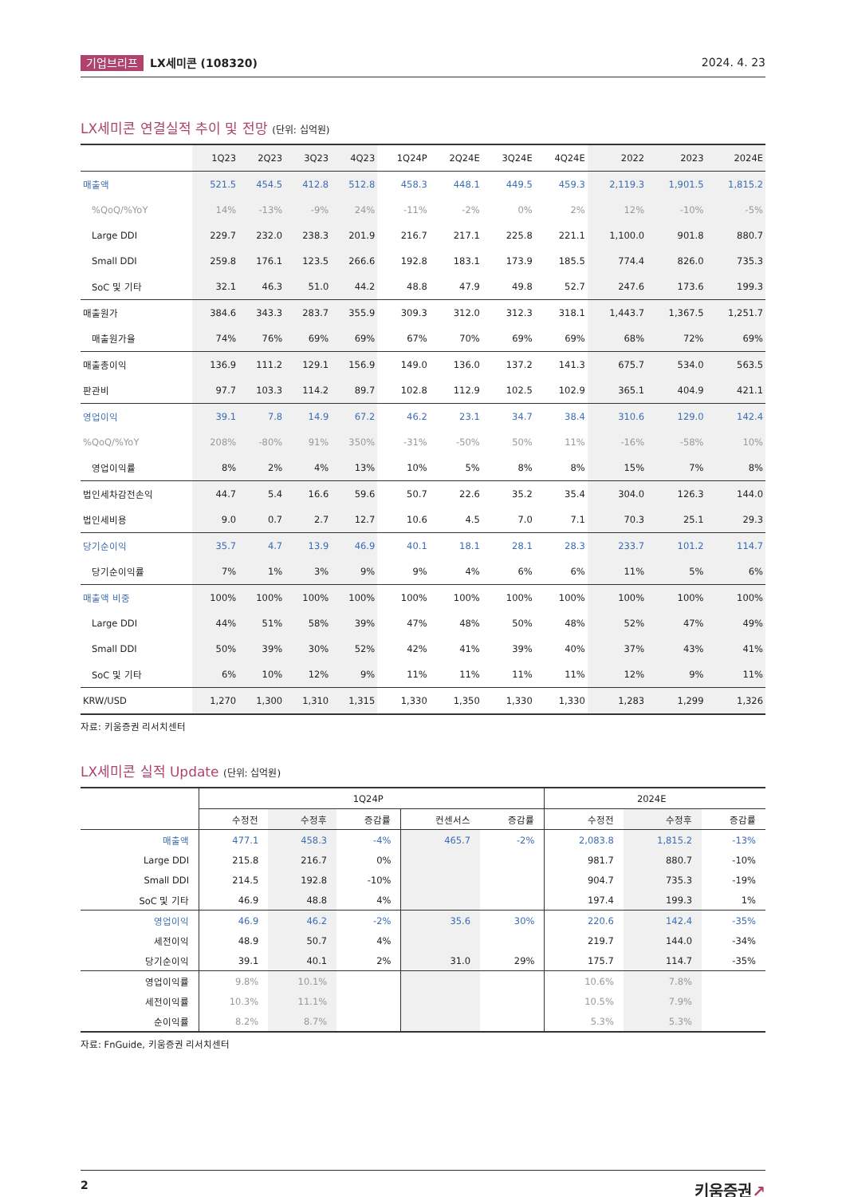기업브리프 LX세미콘 (108320) 2024. 4. 23
LX세미콘 연결실적 추이 및 전망 (단위: 십억원)
| | 1Q23 | 2Q23 | 3Q23 | 4Q23 | 1Q24P | 2Q24E | 3Q24E | 4Q24E | 2022 | 2023 | 2024E |
| --- | --- | --- | --- | --- | --- | --- | --- | --- | --- | --- | --- |
| 매출액 | 521.5 | 454.5 | 412.8 | 512.8 | 458.3 | 448.1 | 449.5 | 459.3 | 2,119.3 | 1,901.5 | 1,815.2 |
| %QoQ/%YoY | 14% | -13% | -9% | 24% | -11% | -2% | 0% | 2% | 12% | -10% | -5% |
| Large DDI | 229.7 | 232.0 | 238.3 | 201.9 | 216.7 | 217.1 | 225.8 | 221.1 | 1,100.0 | 901.8 | 880.7 |
| Small DDI | 259.8 | 176.1 | 123.5 | 266.6 | 192.8 | 183.1 | 173.9 | 185.5 | 774.4 | 826.0 | 735.3 |
| SoC 및 기타 | 32.1 | 46.3 | 51.0 | 44.2 | 48.8 | 47.9 | 49.8 | 52.7 | 247.6 | 173.6 | 199.3 |
| 매출원가 | 384.6 | 343.3 | 283.7 | 355.9 | 309.3 | 312.0 | 312.3 | 318.1 | 1,443.7 | 1,367.5 | 1,251.7 |
| 매출원가율 | 74% | 76% | 69% | 69% | 67% | 70% | 69% | 69% | 68% | 72% | 69% |
| 매출총이익 | 136.9 | 111.2 | 129.1 | 156.9 | 149.0 | 136.0 | 137.2 | 141.3 | 675.7 | 534.0 | 563.5 |
| 판관비 | 97.7 | 103.3 | 114.2 | 89.7 | 102.8 | 112.9 | 102.5 | 102.9 | 365.1 | 404.9 | 421.1 |
| 영업이익 | 39.1 | 7.8 | 14.9 | 67.2 | 46.2 | 23.1 | 34.7 | 38.4 | 310.6 | 129.0 | 142.4 |
| %QoQ/%YoY | 208% | -80% | 91% | 350% | -31% | -50% | 50% | 11% | -16% | -58% | 10% |
| 영업이익률 | 8% | 2% | 4% | 13% | 10% | 5% | 8% | 8% | 15% | 7% | 8% |
| 법인세차감전손익 | 44.7 | 5.4 | 16.6 | 59.6 | 50.7 | 22.6 | 35.2 | 35.4 | 304.0 | 126.3 | 144.0 |
| 법인세비용 | 9.0 | 0.7 | 2.7 | 12.7 | 10.6 | 4.5 | 7.0 | 7.1 | 70.3 | 25.1 | 29.3 |
| 당기순이익 | 35.7 | 4.7 | 13.9 | 46.9 | 40.1 | 18.1 | 28.1 | 28.3 | 233.7 | 101.2 | 114.7 |
| 당기순이익률 | 7% | 1% | 3% | 9% | 9% | 4% | 6% | 6% | 11% | 5% | 6% |
| 매출액 비중 | 100% | 100% | 100% | 100% | 100% | 100% | 100% | 100% | 100% | 100% | 100% |
| Large DDI | 44% | 51% | 58% | 39% | 47% | 48% | 50% | 48% | 52% | 47% | 49% |
| Small DDI | 50% | 39% | 30% | 52% | 42% | 41% | 39% | 40% | 37% | 43% | 41% |
| SoC 및 기타 | 6% | 10% | 12% | 9% | 11% | 11% | 11% | 11% | 12% | 9% | 11% |
| KRW/USD | 1,270 | 1,300 | 1,310 | 1,315 | 1,330 | 1,350 | 1,330 | 1,330 | 1,283 | 1,299 | 1,326 |
자료: 키움증권 리서치센터
LX세미콘 실적 Update (단위: 십억원)
| | 1Q24P | | | | | 2024E | | |
| --- | --- | --- | --- | --- | --- | --- | --- | --- |
| | 수정전 | 수정후 | 증감률 | 컨센서스 | 증감률 | 수정전 | 수정후 | 증감률 |
| 매출액 | 477.1 | 458.3 | -4% | 465.7 | -2% | 2,083.8 | 1,815.2 | -13% |
| Large DDI | 215.8 | 216.7 | 0% | | | 981.7 | 880.7 | -10% |
| Small DDI | 214.5 | 192.8 | -10% | | | 904.7 | 735.3 | -19% |
| SoC 및 기타 | 46.9 | 48.8 | 4% | | | 197.4 | 199.3 | 1% |
| 영업이익 | 46.9 | 46.2 | -2% | 35.6 | 30% | 220.6 | 142.4 | -35% |
| 세전이익 | 48.9 | 50.7 | 4% | | | 219.7 | 144.0 | -34% |
| 당기순이익 | 39.1 | 40.1 | 2% | 31.0 | 29% | 175.7 | 114.7 | -35% |
| 영업이익률 | 9.8% | 10.1% | | | | 10.6% | 7.8% | |
| 세전이익률 | 10.3% | 11.1% | | | | 10.5% | 7.9% | |
| 순이익률 | 8.2% | 8.7% | | | | 5.3% | 5.3% | |
자료: FnGuide, 키움증권 리서치센터
2 키움증권↗